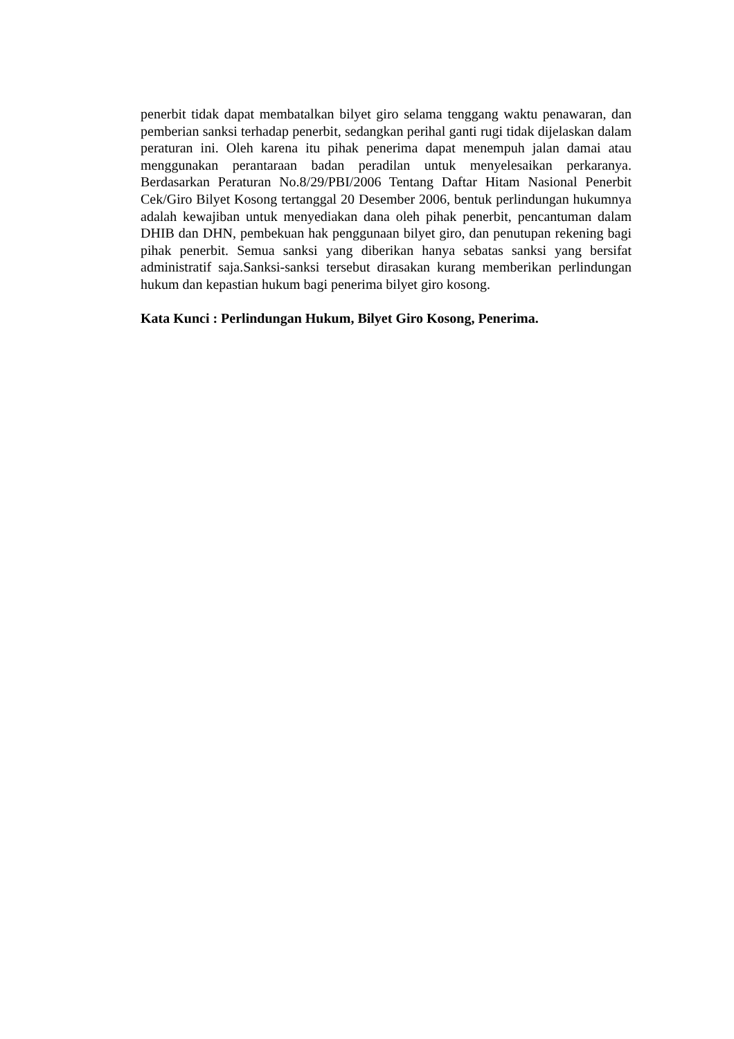penerbit tidak dapat membatalkan bilyet giro selama tenggang waktu penawaran, dan pemberian sanksi terhadap penerbit, sedangkan perihal ganti rugi tidak dijelaskan dalam peraturan ini. Oleh karena itu pihak penerima dapat menempuh jalan damai atau menggunakan perantaraan badan peradilan untuk menyelesaikan perkaranya. Berdasarkan Peraturan No.8/29/PBI/2006 Tentang Daftar Hitam Nasional Penerbit Cek/Giro Bilyet Kosong tertanggal 20 Desember 2006, bentuk perlindungan hukumnya adalah kewajiban untuk menyediakan dana oleh pihak penerbit, pencantuman dalam DHIB dan DHN, pembekuan hak penggunaan bilyet giro, dan penutupan rekening bagi pihak penerbit. Semua sanksi yang diberikan hanya sebatas sanksi yang bersifat administratif saja.Sanksi-sanksi tersebut dirasakan kurang memberikan perlindungan hukum dan kepastian hukum bagi penerima bilyet giro kosong.
Kata Kunci : Perlindungan Hukum, Bilyet Giro Kosong, Penerima.